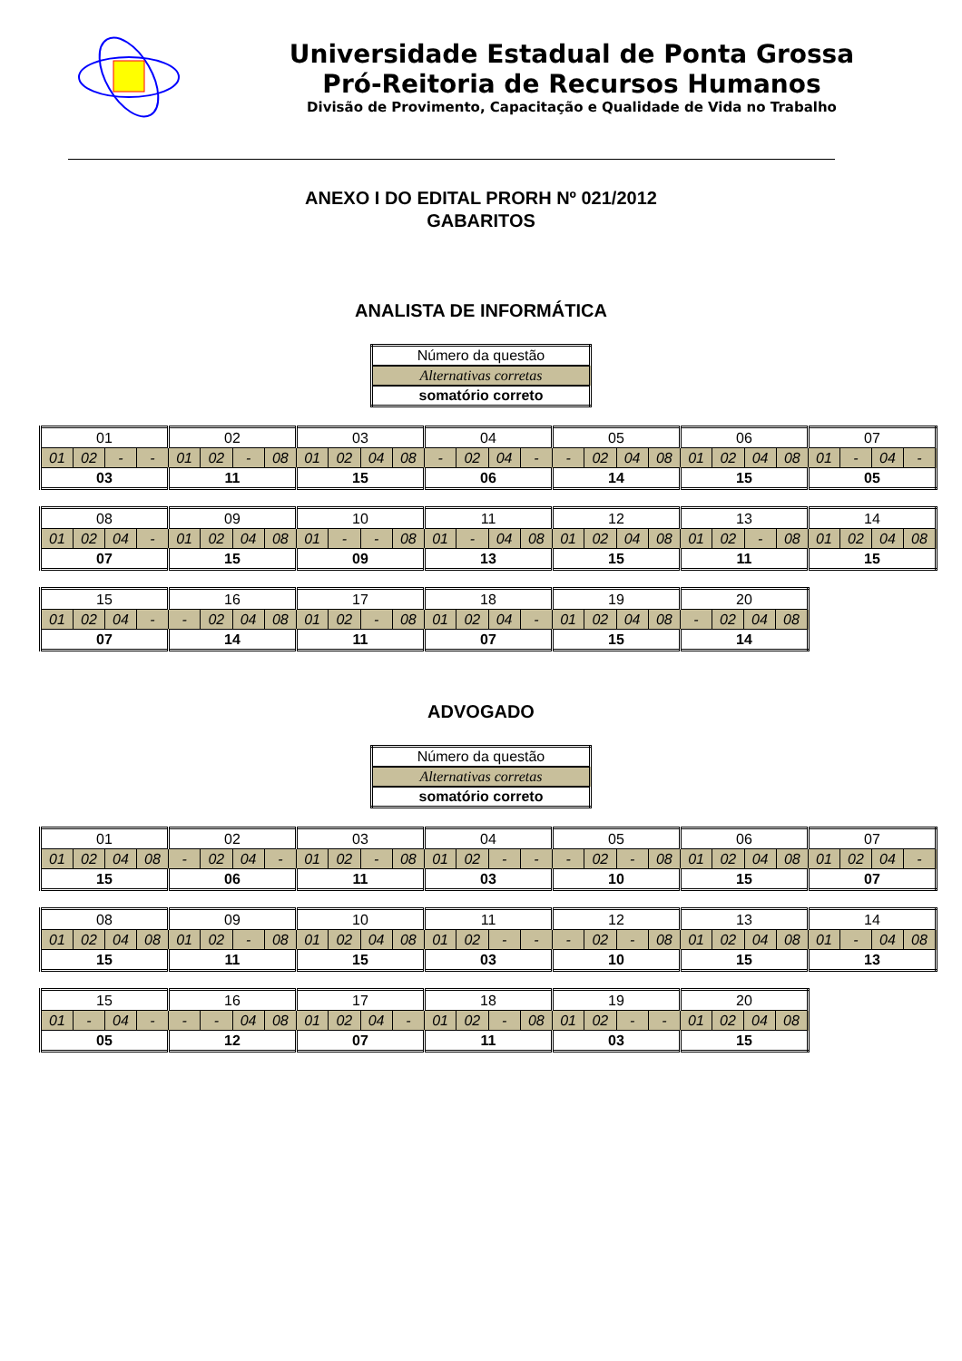Universidade Estadual de Ponta Grossa
Pró-Reitoria de Recursos Humanos
Divisão de Provimento, Capacitação e Qualidade de Vida no Trabalho
ANEXO I DO EDITAL PRORH Nº 021/2012
GABARITOS
ANALISTA DE INFORMÁTICA
| Número da questão |
| Alternativas corretas |
| somatório correto |
| 01 | | | | 02 | | | | 03 | | | | 04 | | | | 05 | | | | 06 | | | | 07 | | | |
| 01 | 02 | - | - | 01 | 02 | - | 08 | 01 | 02 | 04 | 08 | - | 02 | 04 | - | - | 02 | 04 | 08 | 01 | 02 | 04 | 08 | 01 | - | 04 | - |
| 03 | | | | 11 | | | | 15 | | | | 06 | | | | 14 | | | | 15 | | | | 05 | | | |
| 08 | | | | 09 | | | | 10 | | | | 11 | | | | 12 | | | | 13 | | | | 14 | | | |
| 01 | 02 | 04 | - | 01 | 02 | 04 | 08 | 01 | - | - | 08 | 01 | - | 04 | 08 | 01 | 02 | 04 | 08 | 01 | 02 | - | 08 | 01 | 02 | 04 | 08 |
| 07 | | | | 15 | | | | 09 | | | | 13 | | | | 15 | | | | 11 | | | | 15 | | | |
| 15 | | | | 16 | | | | 17 | | | | 18 | | | | 19 | | | | 20 | | | |
| 01 | 02 | 04 | - | - | 02 | 04 | 08 | 01 | 02 | - | 08 | 01 | 02 | 04 | - | 01 | 02 | 04 | 08 | - | 02 | 04 | 08 |
| 07 | | | | 14 | | | | 11 | | | | 07 | | | | 15 | | | | 14 | | | |
ADVOGADO
| Número da questão |
| Alternativas corretas |
| somatório correto |
| 01 | | | | 02 | | | | 03 | | | | 04 | | | | 05 | | | | 06 | | | | 07 | | | |
| 01 | 02 | 04 | 08 | - | 02 | 04 | - | 01 | 02 | - | 08 | 01 | 02 | - | - | - | 02 | - | 08 | 01 | 02 | 04 | 08 | 01 | 02 | 04 | - |
| 15 | | | | 06 | | | | 11 | | | | 03 | | | | 10 | | | | 15 | | | | 07 | | | |
| 08 | | | | 09 | | | | 10 | | | | 11 | | | | 12 | | | | 13 | | | | 14 | | | |
| 01 | 02 | 04 | 08 | 01 | 02 | - | 08 | 01 | 02 | 04 | 08 | 01 | 02 | - | - | - | 02 | - | 08 | 01 | 02 | 04 | 08 | 01 | - | 04 | 08 |
| 15 | | | | 11 | | | | 15 | | | | 03 | | | | 10 | | | | 15 | | | | 13 | | | |
| 15 | | | | 16 | | | | 17 | | | | 18 | | | | 19 | | | | 20 | | | |
| 01 | - | 04 | - | - | - | 04 | 08 | 01 | 02 | 04 | - | 01 | 02 | - | 08 | 01 | 02 | - | - | 01 | 02 | 04 | 08 |
| 05 | | | | 12 | | | | 07 | | | | 11 | | | | 03 | | | | 15 | | | |